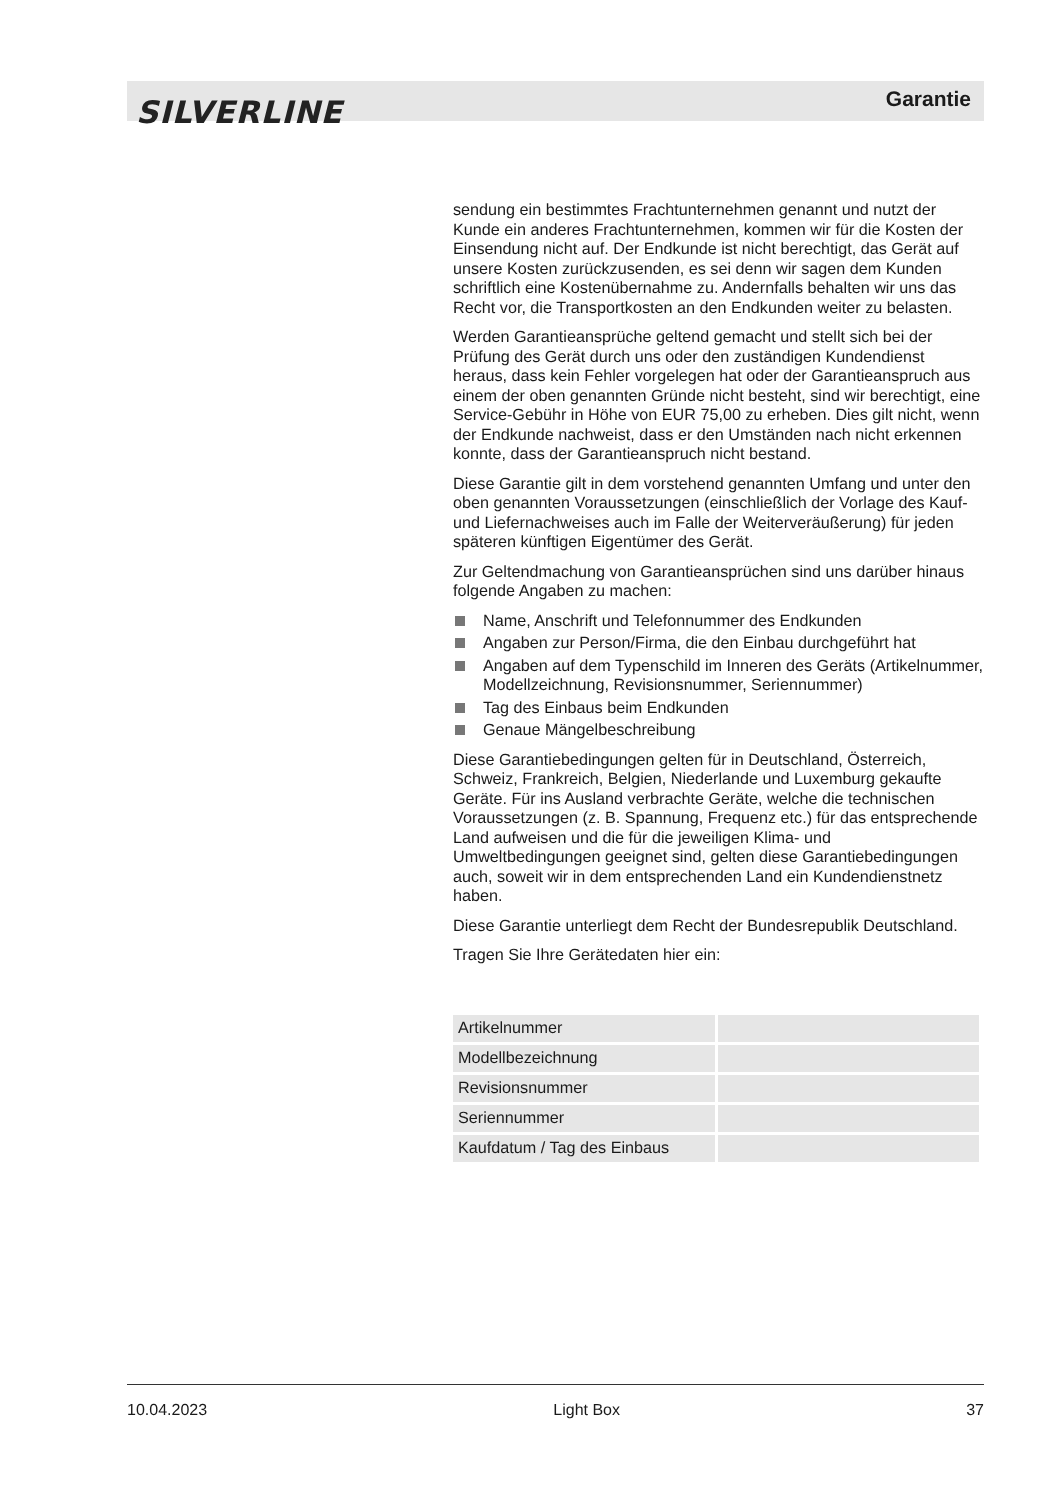SILVERLINE Garantie
sendung ein bestimmtes Frachtunternehmen genannt und nutzt der Kunde ein anderes Frachtunternehmen, kommen wir für die Kosten der Einsendung nicht auf. Der Endkunde ist nicht berechtigt, das Gerät auf unsere Kosten zurückzusenden, es sei denn wir sagen dem Kunden schriftlich eine Kostenübernahme zu. Andernfalls behalten wir uns das Recht vor, die Transportkosten an den Endkunden weiter zu belasten.
Werden Garantieansprüche geltend gemacht und stellt sich bei der Prüfung des Gerät durch uns oder den zuständigen Kundendienst heraus, dass kein Fehler vorgelegen hat oder der Garantieanspruch aus einem der oben genannten Gründe nicht besteht, sind wir berechtigt, eine Service-Gebühr in Höhe von EUR 75,00 zu erheben. Dies gilt nicht, wenn der Endkunde nachweist, dass er den Umständen nach nicht erkennen konnte, dass der Garantieanspruch nicht bestand.
Diese Garantie gilt in dem vorstehend genannten Umfang und unter den oben genannten Voraussetzungen (einschließlich der Vorlage des Kauf- und Liefernachweises auch im Falle der Weiterveräußerung) für jeden späteren künftigen Eigentümer des Gerät.
Zur Geltendmachung von Garantieansprüchen sind uns darüber hinaus folgende Angaben zu machen:
Name, Anschrift und Telefonnummer des Endkunden
Angaben zur Person/Firma, die den Einbau durchgeführt hat
Angaben auf dem Typenschild im Inneren des Geräts (Artikelnummer, Modellzeichnung, Revisionsnummer, Seriennummer)
Tag des Einbaus beim Endkunden
Genaue Mängelbeschreibung
Diese Garantiebedingungen gelten für in Deutschland, Österreich, Schweiz, Frankreich, Belgien, Niederlande und Luxemburg gekaufte Geräte. Für ins Ausland verbrachte Geräte, welche die technischen Voraussetzungen (z. B. Spannung, Frequenz etc.) für das entsprechende Land aufweisen und die für die jeweiligen Klima- und Umweltbedingungen geeignet sind, gelten diese Garantiebedingungen auch, soweit wir in dem entsprechenden Land ein Kundendienstnetz haben.
Diese Garantie unterliegt dem Recht der Bundesrepublik Deutschland.
Tragen Sie Ihre Gerätedaten hier ein:
| Artikelnummer | |
| Modellbezeichnung | |
| Revisionsnummer | |
| Seriennummer | |
| Kaufdatum / Tag des Einbaus | |
10.04.2023 Light Box 37